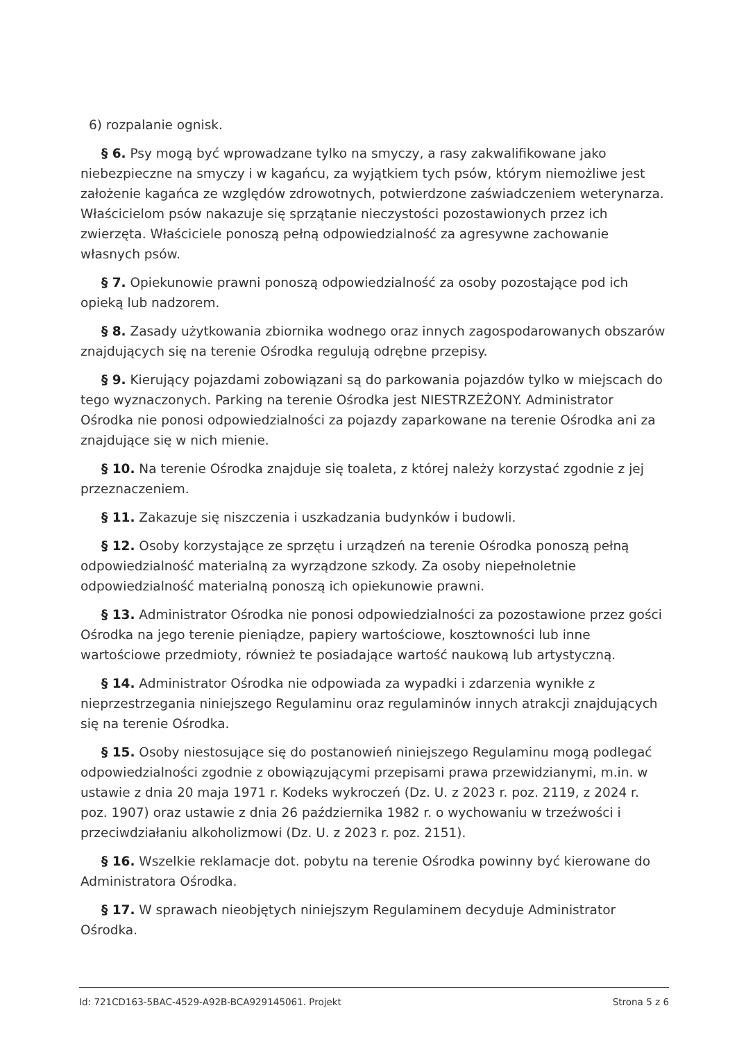6) rozpalanie ognisk.
§ 6. Psy mogą być wprowadzane tylko na smyczy, a rasy zakwalifikowane jako niebezpieczne na smyczy i w kagańcu, za wyjątkiem tych psów, którym niemożliwe jest założenie kagańca ze względów zdrowotnych, potwierdzone zaświadczeniem weterynarza. Właścicielom psów nakazuje się sprzątanie nieczystości pozostawionych przez ich zwierzęta. Właściciele ponoszą pełną odpowiedzialność za agresywne zachowanie własnych psów.
§ 7. Opiekunowie prawni ponoszą odpowiedzialność za osoby pozostające pod ich opieką lub nadzorem.
§ 8. Zasady użytkowania zbiornika wodnego oraz innych zagospodarowanych obszarów znajdujących się na terenie Ośrodka regulują odrębne przepisy.
§ 9. Kierujący pojazdami zobowiązani są do parkowania pojazdów tylko w miejscach do tego wyznaczonych. Parking na terenie Ośrodka jest NIESTRZEŻONY. Administrator Ośrodka nie ponosi odpowiedzialności za pojazdy zaparkowane na terenie Ośrodka ani za znajdujące się w nich mienie.
§ 10. Na terenie Ośrodka znajduje się toaleta, z której należy korzystać zgodnie z jej przeznaczeniem.
§ 11. Zakazuje się niszczenia i uszkadzania budynków i budowli.
§ 12. Osoby korzystające ze sprzętu i urządzeń na terenie Ośrodka ponoszą pełną odpowiedzialność materialną za wyrządzone szkody. Za osoby niepełnoletnie odpowiedzialność materialną ponoszą ich opiekunowie prawni.
§ 13. Administrator Ośrodka nie ponosi odpowiedzialności za pozostawione przez gości Ośrodka na jego terenie pieniądze, papiery wartościowe, kosztowności lub inne wartościowe przedmioty, również te posiadające wartość naukową lub artystyczną.
§ 14. Administrator Ośrodka nie odpowiada za wypadki i zdarzenia wynikłe z nieprzestrzegania niniejszego Regulaminu oraz regulaminów innych atrakcji znajdujących się na terenie Ośrodka.
§ 15. Osoby niestosujące się do postanowień niniejszego Regulaminu mogą podlegać odpowiedzialności zgodnie z obowiązującymi przepisami prawa przewidzianymi, m.in. w ustawie z dnia 20 maja 1971 r. Kodeks wykroczeń (Dz. U. z 2023 r. poz. 2119, z 2024 r. poz. 1907) oraz ustawie z dnia 26 października 1982 r. o wychowaniu w trzeźwości i przeciwdziałaniu alkoholizmowi (Dz. U. z 2023 r. poz. 2151).
§ 16. Wszelkie reklamacje dot. pobytu na terenie Ośrodka powinny być kierowane do Administratora Ośrodka.
§ 17. W sprawach nieobjętych niniejszym Regulaminem decyduje Administrator Ośrodka.
Id: 721CD163-5BAC-4529-A92B-BCA929145061. Projekt Strona 5 z 6